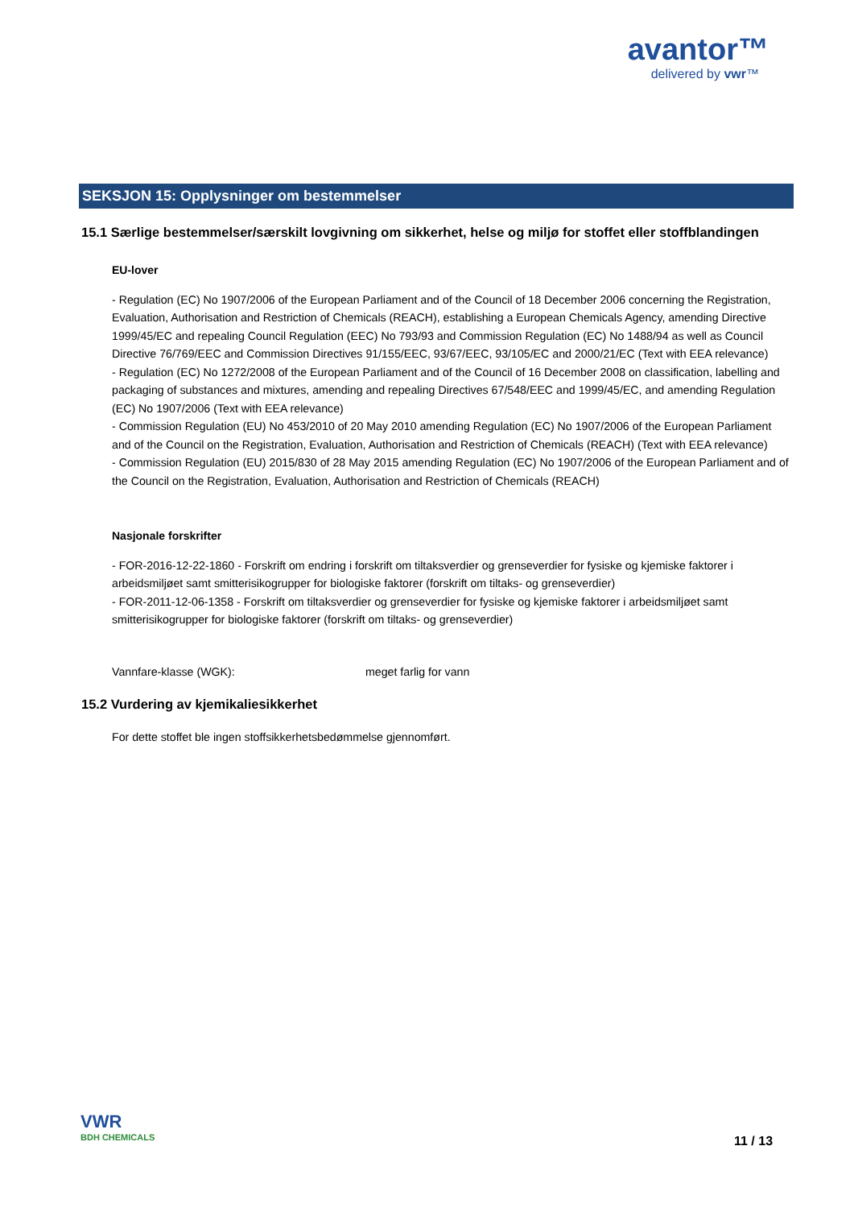avantor™
delivered by vwr™
SEKSJON 15: Opplysninger om bestemmelser
15.1 Særlige bestemmelser/særskilt lovgivning om sikkerhet, helse og miljø for stoffet eller stoffblandingen
EU-lover
- Regulation (EC) No 1907/2006 of the European Parliament and of the Council of 18 December 2006 concerning the Registration, Evaluation, Authorisation and Restriction of Chemicals (REACH), establishing a European Chemicals Agency, amending Directive 1999/45/EC and repealing Council Regulation (EEC) No 793/93 and Commission Regulation (EC) No 1488/94 as well as Council Directive 76/769/EEC and Commission Directives 91/155/EEC, 93/67/EEC, 93/105/EC and 2000/21/EC (Text with EEA relevance)
- Regulation (EC) No 1272/2008 of the European Parliament and of the Council of 16 December 2008 on classification, labelling and packaging of substances and mixtures, amending and repealing Directives 67/548/EEC and 1999/45/EC, and amending Regulation (EC) No 1907/2006 (Text with EEA relevance)
- Commission Regulation (EU) No 453/2010 of 20 May 2010 amending Regulation (EC) No 1907/2006 of the European Parliament and of the Council on the Registration, Evaluation, Authorisation and Restriction of Chemicals (REACH) (Text with EEA relevance)
- Commission Regulation (EU) 2015/830 of 28 May 2015 amending Regulation (EC) No 1907/2006 of the European Parliament and of the Council on the Registration, Evaluation, Authorisation and Restriction of Chemicals (REACH)
Nasjonale forskrifter
- FOR-2016-12-22-1860 - Forskrift om endring i forskrift om tiltaksverdier og grenseverdier for fysiske og kjemiske faktorer i arbeidsmiljøet samt smitterisikogrupper for biologiske faktorer (forskrift om tiltaks- og grenseverdier)
- FOR-2011-12-06-1358 - Forskrift om tiltaksverdier og grenseverdier for fysiske og kjemiske faktorer i arbeidsmiljøet samt smitterisikogrupper for biologiske faktorer (forskrift om tiltaks- og grenseverdier)
Vannfare-klasse (WGK): meget farlig for vann
15.2 Vurdering av kjemikaliesikkerhet
For dette stoffet ble ingen stoffsikkerhetsbedømmelse gjennomført.
VWR
BDH CHEMICALS
11 / 13